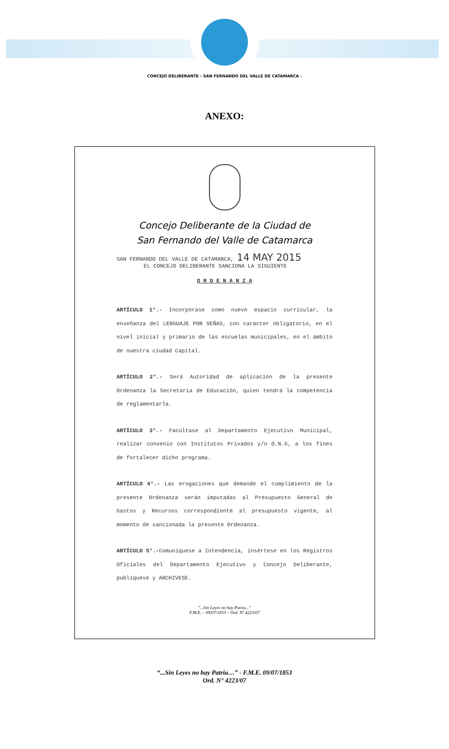CONCEJO DELIBERANTE - SAN FERNANDO DEL VALLE DE CATAMARCA -
ANEXO:
Concejo Deliberante de la Ciudad de
San Fernando del Valle de Catamarca
SAN FERNANDO DEL VALLE DE CATAMARCA, 14 MAY 2015
EL CONCEJO DELIBERANTE SANCIONA LA SIGUIENTE
O R D E N A N Z A
ARTÍCULO 1°.- Incorpórase como nuevo espacio curricular, la enseñanza del LENGUAJE POR SEÑAS, con carácter obligatorio, en el nivel inicial y primario de las escuelas municipales, en el ámbito de nuestra ciudad Capital.
ARTÍCULO 2°.- Será Autoridad de aplicación de la presente Ordenanza la Secretaría de Educación, quien tendrá la competencia de reglamentarla.
ARTÍCULO 3°.- Facúltase al Departamento Ejecutivo Municipal, realizar convenio con Institutos Privados y/o O.N.G, a los fines de fortalecer dicho programa.
ARTÍCULO 4°.- Las erogaciones que demande el cumplimiento de la presente Ordenanza serán imputadas al Presupuesto General de Gastos y Recursos correspondiente al presupuesto vigente, al momento de sancionada la presente Ordenanza.
ARTÍCULO 5°.-Comuníquese a Intendencia, insértese en los Registros Oficiales del Departamento Ejecutivo y Concejo Deliberante, publíquese y ARCHIVESE.
"...Sin Leyes no hay Patria..."
F.M.E. – 09/07/1853 – Ord. Nº 4223/07
“...Sin Leyes no hay Patria…” - F.M.E. 09/07/1853
Ord. N° 4223/07